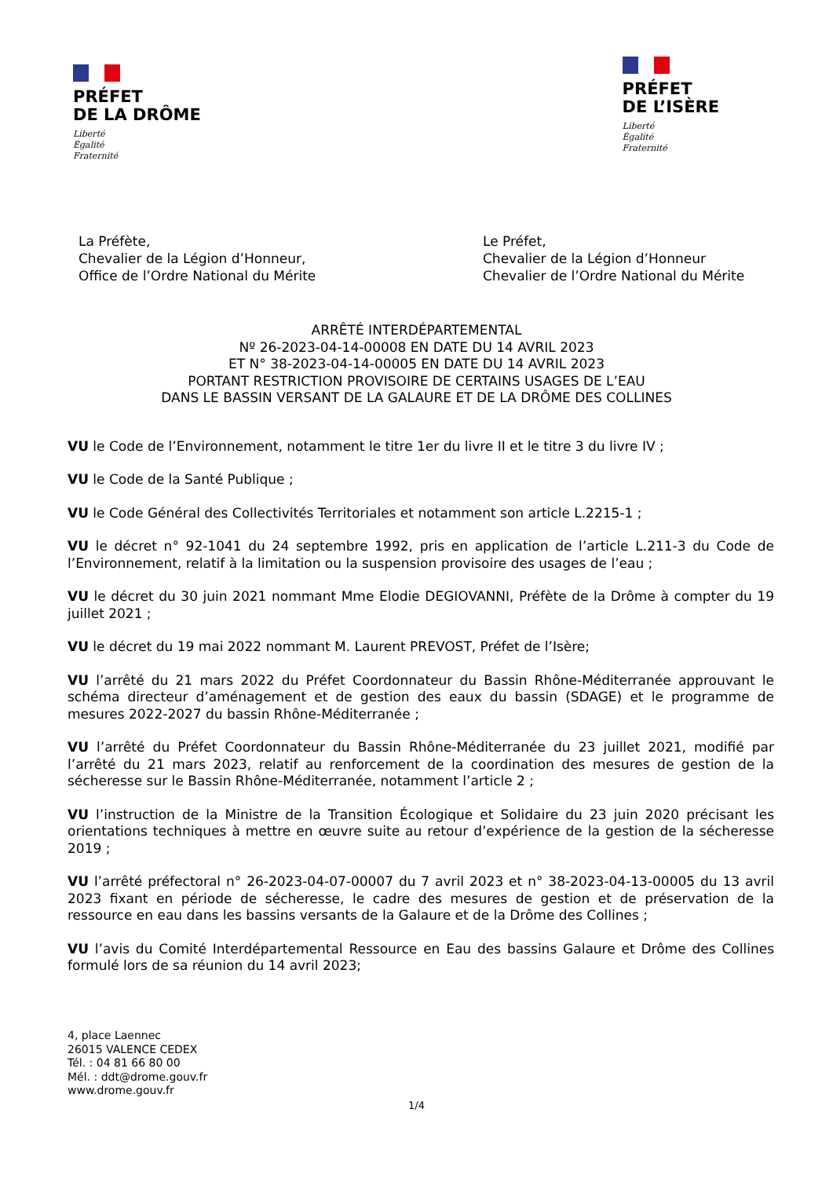PRÉFET
DE LA DRÔME
Liberté
Égalité
Fraternité
PRÉFET
DE L’ISÈRE
Liberté
Égalité
Fraternité
La Préfète,
Chevalier de la Légion d’Honneur,
Office de l’Ordre National du Mérite
Le Préfet,
Chevalier de la Légion d’Honneur
Chevalier de l’Ordre National du Mérite
ARRÊTÉ INTERDÉPARTEMENTAL
Nº 26-2023-04-14-00008 EN DATE DU 14 AVRIL 2023
ET N° 38-2023-04-14-00005 EN DATE DU 14 AVRIL 2023
PORTANT RESTRICTION PROVISOIRE DE CERTAINS USAGES DE L’EAU
DANS LE BASSIN VERSANT DE LA GALAURE ET DE LA DRÔME DES COLLINES
VU le Code de l’Environnement, notamment le titre 1er du livre II et le titre 3 du livre IV ;
VU le Code de la Santé Publique ;
VU le Code Général des Collectivités Territoriales et notamment son article L.2215-1 ;
VU le décret n° 92-1041 du 24 septembre 1992, pris en application de l’article L.211-3 du Code de l’Environnement, relatif à la limitation ou la suspension provisoire des usages de l’eau ;
VU le décret du 30 juin 2021 nommant Mme Elodie DEGIOVANNI, Préfète de la Drôme à compter du 19 juillet 2021 ;
VU le décret du 19 mai 2022 nommant M. Laurent PREVOST, Préfet de l’Isère;
VU l’arrêté du 21 mars 2022 du Préfet Coordonnateur du Bassin Rhône-Méditerranée approuvant le schéma directeur d’aménagement et de gestion des eaux du bassin (SDAGE) et le programme de mesures 2022-2027 du bassin Rhône-Méditerranée ;
VU l’arrêté du Préfet Coordonnateur du Bassin Rhône-Méditerranée du 23 juillet 2021, modifié par l’arrêté du 21 mars 2023, relatif au renforcement de la coordination des mesures de gestion de la sécheresse sur le Bassin Rhône-Méditerranée, notamment l’article 2 ;
VU l’instruction de la Ministre de la Transition Écologique et Solidaire du 23 juin 2020 précisant les orientations techniques à mettre en œuvre suite au retour d’expérience de la gestion de la sécheresse 2019 ;
VU l’arrêté préfectoral n° 26-2023-04-07-00007 du 7 avril 2023 et n° 38-2023-04-13-00005 du 13 avril 2023 fixant en période de sécheresse, le cadre des mesures de gestion et de préservation de la ressource en eau dans les bassins versants de la Galaure et de la Drôme des Collines ;
VU l’avis du Comité Interdépartemental Ressource en Eau des bassins Galaure et Drôme des Collines formulé lors de sa réunion du 14 avril 2023;
4, place Laennec
26015 VALENCE CEDEX
Tél. : 04 81 66 80 00
Mél. : ddt@drome.gouv.fr
www.drome.gouv.fr
1/4